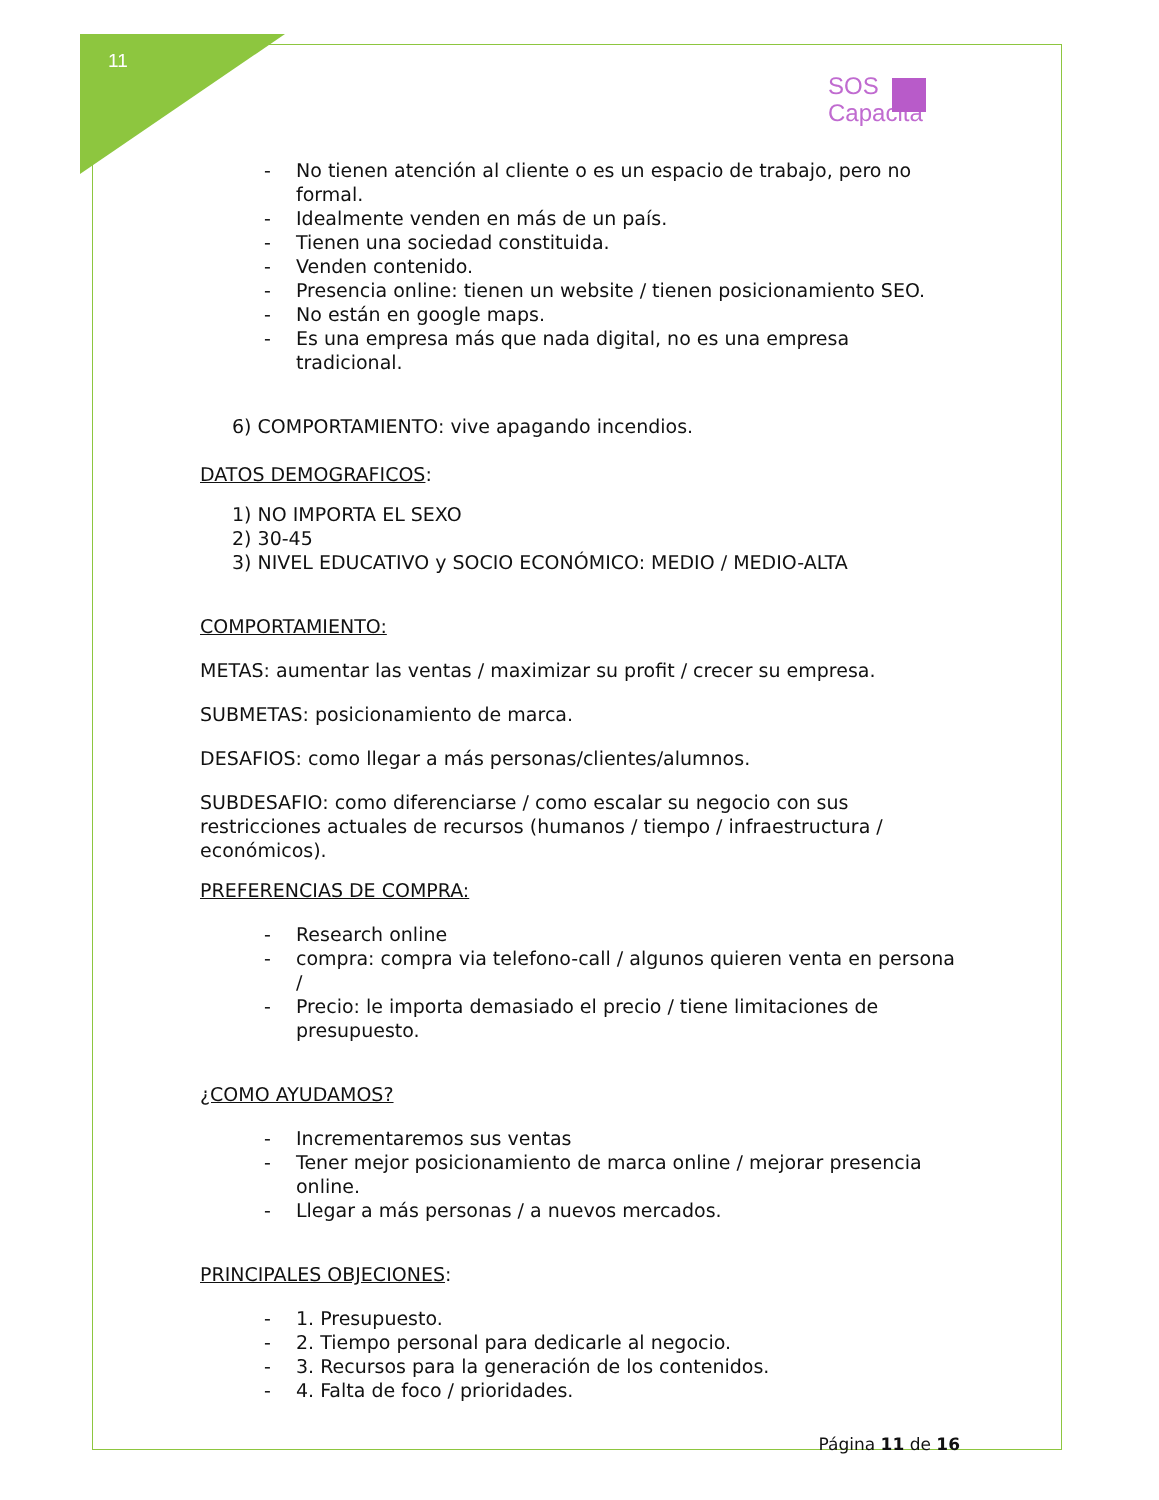11
SOS
Capacita
- No tienen atención al cliente o es un espacio de trabajo, pero no formal.
- Idealmente venden en más de un país.
- Tienen una sociedad constituida.
- Venden contenido.
- Presencia online: tienen un website / tienen posicionamiento SEO.
- No están en google maps.
- Es una empresa más que nada digital, no es una empresa tradicional.
6) COMPORTAMIENTO: vive apagando incendios.
DATOS DEMOGRAFICOS:
1) NO IMPORTA EL SEXO
2) 30-45
3) NIVEL EDUCATIVO y SOCIO ECONÓMICO: MEDIO / MEDIO-ALTA
COMPORTAMIENTO:
METAS: aumentar las ventas / maximizar su profit / crecer su empresa.
SUBMETAS: posicionamiento de marca.
DESAFIOS: como llegar a más personas/clientes/alumnos.
SUBDESAFIO: como diferenciarse / como escalar su negocio con sus restricciones actuales de recursos (humanos / tiempo / infraestructura / económicos).
PREFERENCIAS DE COMPRA:
- Research online
- compra: compra via telefono-call / algunos quieren venta en persona /
- Precio: le importa demasiado el precio / tiene limitaciones de presupuesto.
¿COMO AYUDAMOS?
- Incrementaremos sus ventas
- Tener mejor posicionamiento de marca online / mejorar presencia online.
- Llegar a más personas / a nuevos mercados.
PRINCIPALES OBJECIONES:
- 1. Presupuesto.
- 2. Tiempo personal para dedicarle al negocio.
- 3. Recursos para la generación de los contenidos.
- 4. Falta de foco / prioridades.
Página 11 de 16